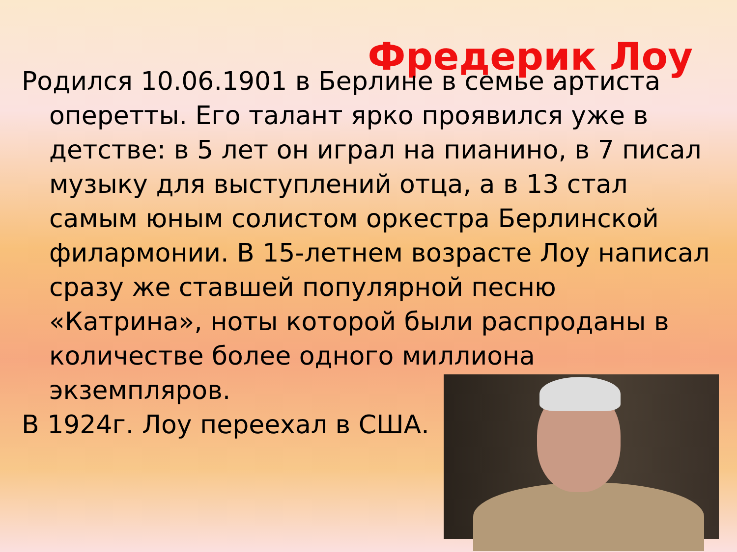Фредерик Лоу
Родился 10.06.1901 в Берлине в семье артиста оперетты. Его талант ярко проявился уже в детстве: в 5 лет он играл на пианино, в 7 писал музыку для выступлений отца, а в 13 стал самым юным солистом оркестра Берлинской филармонии. В 15-летнем возрасте Лоу написал сразу же ставшей популярной песню «Катрина», ноты которой были распроданы в количестве более одного миллиона экземпляров.
В 1924г. Лоу переехал в США.